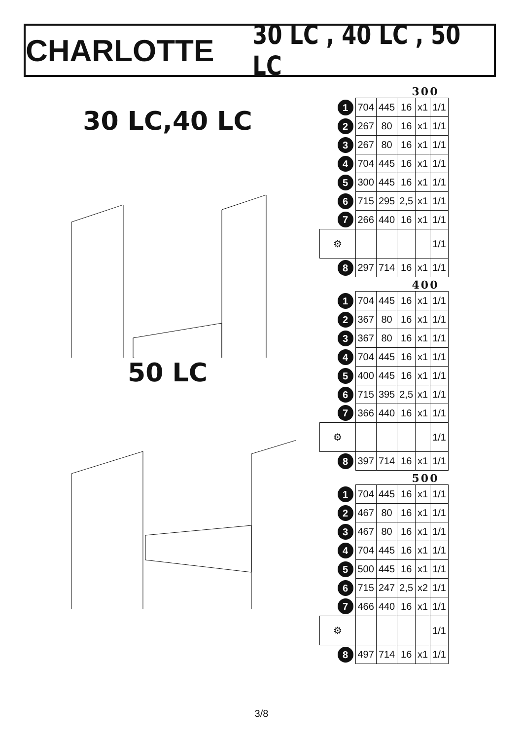CHARLOTTE 30 LC , 40 LC , 50 LC
30 LC,40 LC
50 LC
300
| 1 | 704 | 445 | 16 | x1 | 1/1 |
| 2 | 267 | 80 | 16 | x1 | 1/1 |
| 3 | 267 | 80 | 16 | x1 | 1/1 |
| 4 | 704 | 445 | 16 | x1 | 1/1 |
| 5 | 300 | 445 | 16 | x1 | 1/1 |
| 6 | 715 | 295 | 2,5 | x1 | 1/1 |
| 7 | 266 | 440 | 16 | x1 | 1/1 |
| ⚙ | | | | | 1/1 |
| 8 | 297 | 714 | 16 | x1 | 1/1 |
400
| 1 | 704 | 445 | 16 | x1 | 1/1 |
| 2 | 367 | 80 | 16 | x1 | 1/1 |
| 3 | 367 | 80 | 16 | x1 | 1/1 |
| 4 | 704 | 445 | 16 | x1 | 1/1 |
| 5 | 400 | 445 | 16 | x1 | 1/1 |
| 6 | 715 | 395 | 2,5 | x1 | 1/1 |
| 7 | 366 | 440 | 16 | x1 | 1/1 |
| ⚙ | | | | | 1/1 |
| 8 | 397 | 714 | 16 | x1 | 1/1 |
500
| 1 | 704 | 445 | 16 | x1 | 1/1 |
| 2 | 467 | 80 | 16 | x1 | 1/1 |
| 3 | 467 | 80 | 16 | x1 | 1/1 |
| 4 | 704 | 445 | 16 | x1 | 1/1 |
| 5 | 500 | 445 | 16 | x1 | 1/1 |
| 6 | 715 | 247 | 2,5 | x2 | 1/1 |
| 7 | 466 | 440 | 16 | x1 | 1/1 |
| ⚙ | | | | | 1/1 |
| 8 | 497 | 714 | 16 | x1 | 1/1 |
3/8